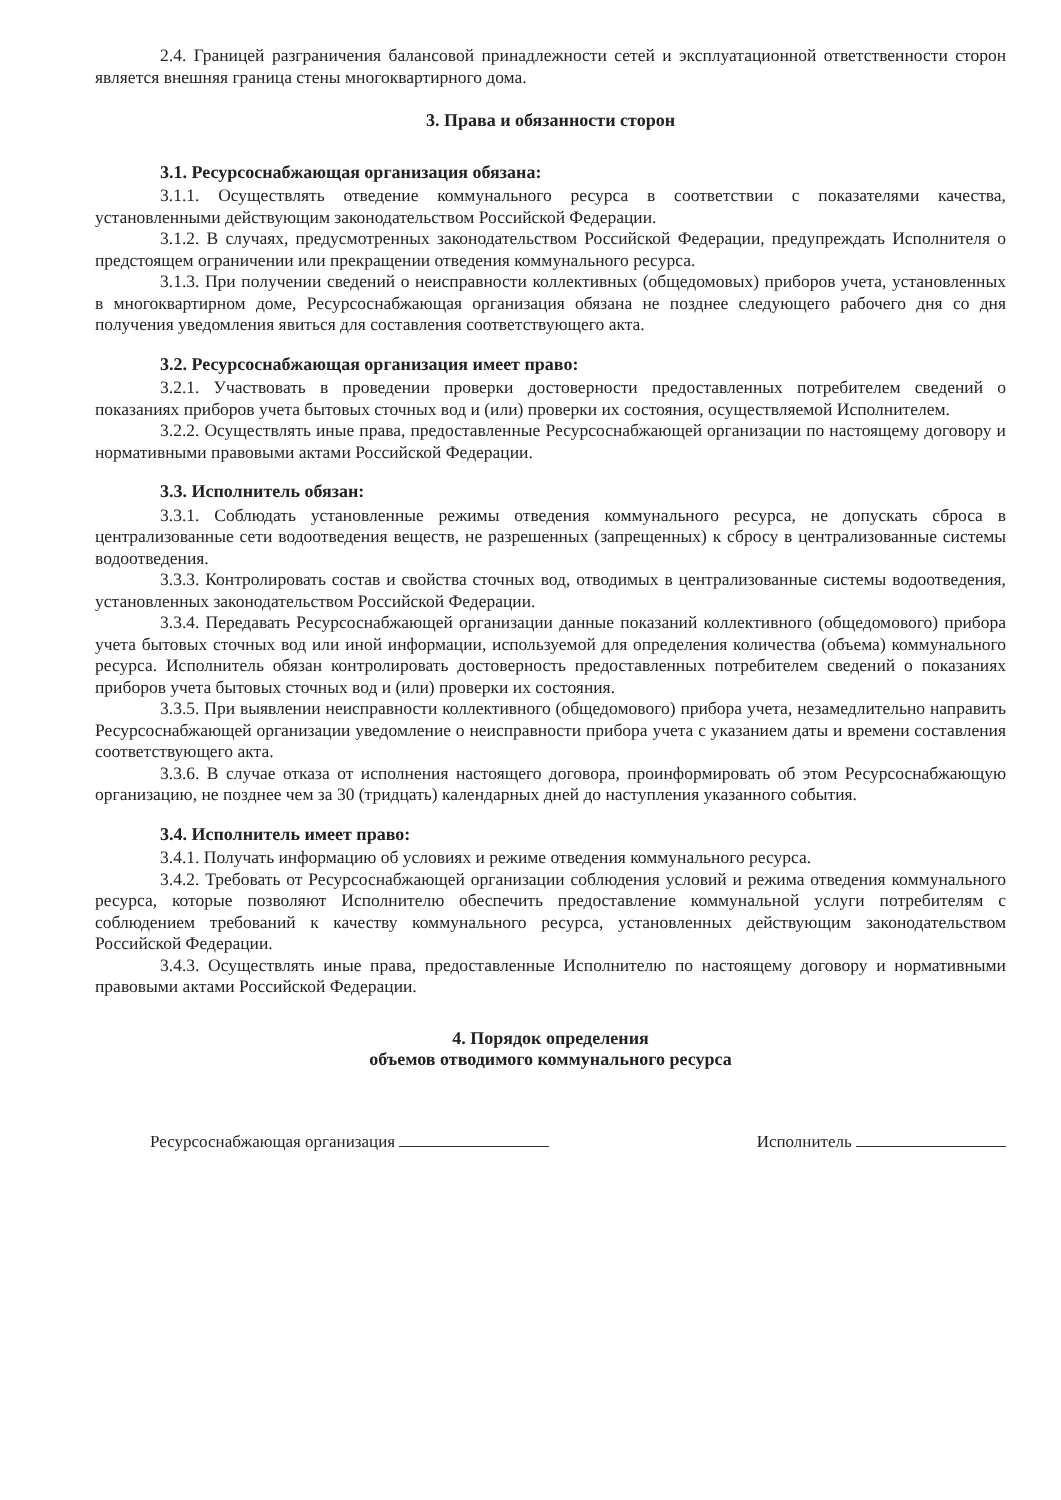2.4. Границей разграничения балансовой принадлежности сетей и эксплуатационной ответственности сторон является внешняя граница стены многоквартирного дома.
3. Права и обязанности сторон
3.1. Ресурсоснабжающая организация обязана:
3.1.1. Осуществлять отведение коммунального ресурса в соответствии с показателями качества, установленными действующим законодательством Российской Федерации.
3.1.2. В случаях, предусмотренных законодательством Российской Федерации, предупреждать Исполнителя о предстоящем ограничении или прекращении отведения коммунального ресурса.
3.1.3. При получении сведений о неисправности коллективных (общедомовых) приборов учета, установленных в многоквартирном доме, Ресурсоснабжающая организация обязана не позднее следующего рабочего дня со дня получения уведомления явиться для составления соответствующего акта.
3.2. Ресурсоснабжающая организация имеет право:
3.2.1. Участвовать в проведении проверки достоверности предоставленных потребителем сведений о показаниях приборов учета бытовых сточных вод и (или) проверки их состояния, осуществляемой Исполнителем.
3.2.2. Осуществлять иные права, предоставленные Ресурсоснабжающей организации по настоящему договору и нормативными правовыми актами Российской Федерации.
3.3. Исполнитель обязан:
3.3.1. Соблюдать установленные режимы отведения коммунального ресурса, не допускать сброса в централизованные сети водоотведения веществ, не разрешенных (запрещенных) к сбросу в централизованные системы водоотведения.
3.3.3. Контролировать состав и свойства сточных вод, отводимых в централизованные системы водоотведения, установленных законодательством Российской Федерации.
3.3.4. Передавать Ресурсоснабжающей организации данные показаний коллективного (общедомового) прибора учета бытовых сточных вод или иной информации, используемой для определения количества (объема) коммунального ресурса. Исполнитель обязан контролировать достоверность предоставленных потребителем сведений о показаниях приборов учета бытовых сточных вод и (или) проверки их состояния.
3.3.5. При выявлении неисправности коллективного (общедомового) прибора учета, незамедлительно направить Ресурсоснабжающей организации уведомление о неисправности прибора учета с указанием даты и времени составления соответствующего акта.
3.3.6. В случае отказа от исполнения настоящего договора, проинформировать об этом Ресурсоснабжающую организацию, не позднее чем за 30 (тридцать) календарных дней до наступления указанного события.
3.4. Исполнитель имеет право:
3.4.1. Получать информацию об условиях и режиме отведения коммунального ресурса.
3.4.2. Требовать от Ресурсоснабжающей организации соблюдения условий и режима отведения коммунального ресурса, которые позволяют Исполнителю обеспечить предоставление коммунальной услуги потребителям с соблюдением требований к качеству коммунального ресурса, установленных действующим законодательством Российской Федерации.
3.4.3. Осуществлять иные права, предоставленные Исполнителю по настоящему договору и нормативными правовыми актами Российской Федерации.
4. Порядок определения
объемов отводимого коммунального ресурса
Ресурсоснабжающая организация Исполнитель